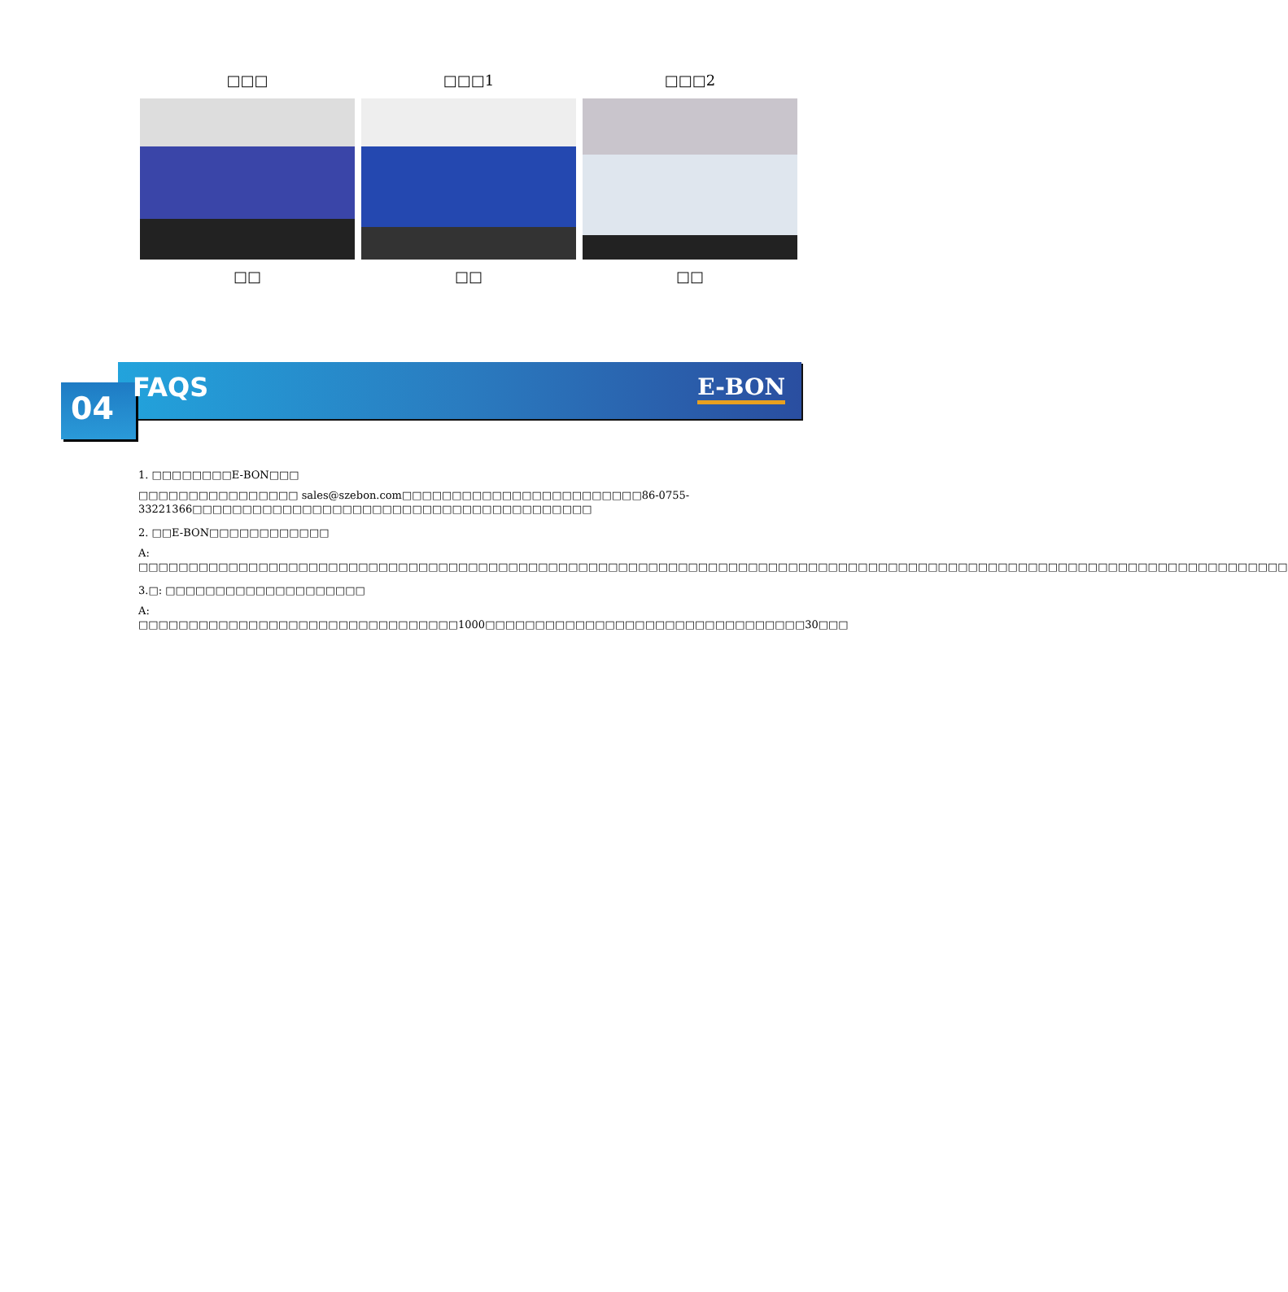□□□ □□□1 □□□2
□□ □□ □□
04 FAQS E-BON
1. □□□□□□□□E-BON□□□
□□□□□□□□□□□□□□□□ sales@szebon.com□□□□□□□□□□□□□□□□□□□□□□□□86-0755-33221366□□□□□□□□□□□□□□□□□□□□□□□□□□□□□□□□□□□□□□□□
2. □□E-BON□□□□□□□□□□□□
A: □□□□□□□□□□□□□□□□□□□□□□□□□□□□□□□□□□□□□□□□□□□□□□□□□□□□□□□□□□□□□□□□□□□□□□□□□□□□□□□□□□□□□□□□□□□□□□□□□□□□□□□□□□□□□□□□□□□
3.□: □□□□□□□□□□□□□□□□□□□□
A: □□□□□□□□□□□□□□□□□□□□□□□□□□□□□□□□1000□□□□□□□□□□□□□□□□□□□□□□□□□□□□□□□□30□□□